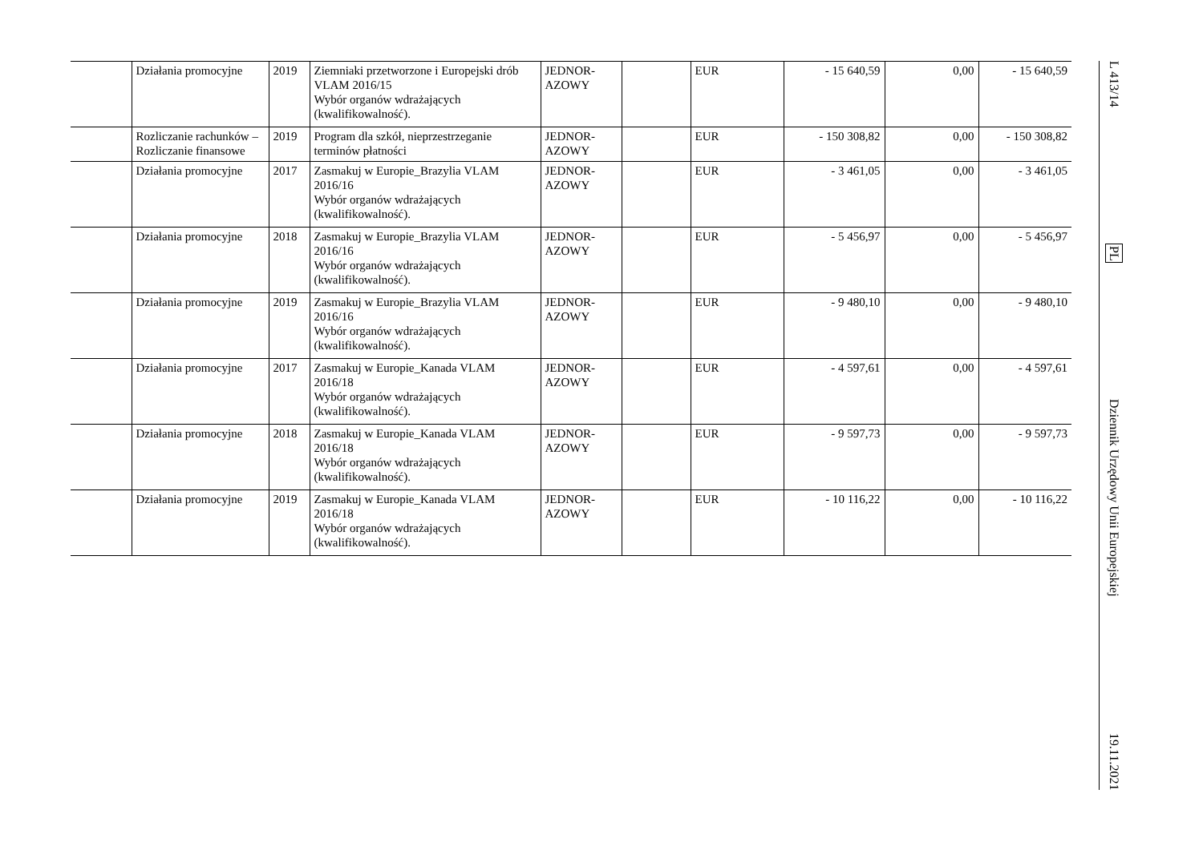| | Działania promocyjne | 2019 | Ziemniaki przetworzone i Europejski drób VLAM 2016/15 Wybór organów wdrażających (kwalifikowalność). | JEDNOR-AZOWY | | EUR | - 15 640,59 | 0,00 | - 15 640,59 |
| | Rozliczanie rachunków – Rozliczanie finansowe | 2019 | Program dla szkół, nieprzestrzeganie terminów płatności | JEDNOR-AZOWY | | EUR | - 150 308,82 | 0,00 | - 150 308,82 |
| | Działania promocyjne | 2017 | Zasmakuj w Europie_Brazylia VLAM 2016/16 Wybór organów wdrażających (kwalifikowalność). | JEDNOR-AZOWY | | EUR | - 3 461,05 | 0,00 | - 3 461,05 |
| | Działania promocyjne | 2018 | Zasmakuj w Europie_Brazylia VLAM 2016/16 Wybór organów wdrażających (kwalifikowalność). | JEDNOR-AZOWY | | EUR | - 5 456,97 | 0,00 | - 5 456,97 |
| | Działania promocyjne | 2019 | Zasmakuj w Europie_Brazylia VLAM 2016/16 Wybór organów wdrażających (kwalifikowalność). | JEDNOR-AZOWY | | EUR | - 9 480,10 | 0,00 | - 9 480,10 |
| | Działania promocyjne | 2017 | Zasmakuj w Europie_Kanada VLAM 2016/18 Wybór organów wdrażających (kwalifikowalność). | JEDNOR-AZOWY | | EUR | - 4 597,61 | 0,00 | - 4 597,61 |
| | Działania promocyjne | 2018 | Zasmakuj w Europie_Kanada VLAM 2016/18 Wybór organów wdrażających (kwalifikowalność). | JEDNOR-AZOWY | | EUR | - 9 597,73 | 0,00 | - 9 597,73 |
| | Działania promocyjne | 2019 | Zasmakuj w Europie_Kanada VLAM 2016/18 Wybór organów wdrażających (kwalifikowalność). | JEDNOR-AZOWY | | EUR | - 10 116,22 | 0,00 | - 10 116,22 |
L 413/14
PL
Dziennik Urzędowy Unii Europejskiej
19.11.2021